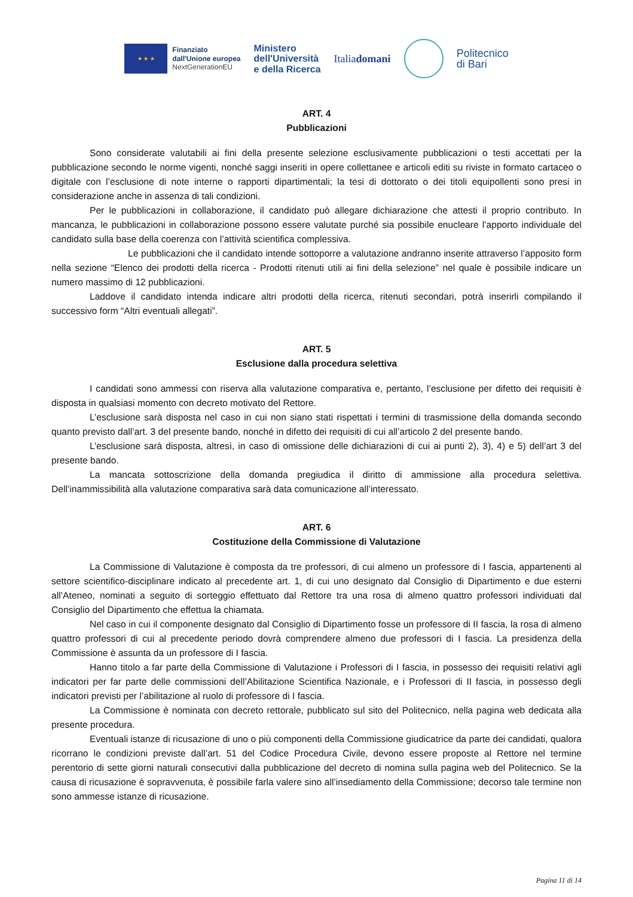★ ★ ★
Finanziato
dall'Unione europea
NextGenerationEU
Ministero
dell'Università
e della Ricerca
Italiadomani
Politecnico
di Bari
ART. 4
Pubblicazioni
Sono considerate valutabili ai fini della presente selezione esclusivamente pubblicazioni o testi accettati per la pubblicazione secondo le norme vigenti, nonché saggi inseriti in opere collettanee e articoli editi su riviste in formato cartaceo o digitale con l’esclusione di note interne o rapporti dipartimentali; la tesi di dottorato o dei titoli equipollenti sono presi in considerazione anche in assenza di tali condizioni.
Per le pubblicazioni in collaborazione, il candidato può allegare dichiarazione che attesti il proprio contributo. In mancanza, le pubblicazioni in collaborazione possono essere valutate purché sia possibile enucleare l’apporto individuale del candidato sulla base della coerenza con l’attività scientifica complessiva.
Le pubblicazioni che il candidato intende sottoporre a valutazione andranno inserite attraverso l’apposito form nella sezione “Elenco dei prodotti della ricerca - Prodotti ritenuti utili ai fini della selezione” nel quale è possibile indicare un numero massimo di 12 pubblicazioni.
Laddove il candidato intenda indicare altri prodotti della ricerca, ritenuti secondari, potrà inserirli compilando il successivo form “Altri eventuali allegati”.
ART. 5
Esclusione dalla procedura selettiva
I candidati sono ammessi con riserva alla valutazione comparativa e, pertanto, l’esclusione per difetto dei requisiti è disposta in qualsiasi momento con decreto motivato del Rettore.
L’esclusione sarà disposta nel caso in cui non siano stati rispettati i termini di trasmissione della domanda secondo quanto previsto dall’art. 3 del presente bando, nonché in difetto dei requisiti di cui all’articolo 2 del presente bando.
L’esclusione sarà disposta, altresì, in caso di omissione delle dichiarazioni di cui ai punti 2), 3), 4) e 5) dell’art 3 del presente bando.
La mancata sottoscrizione della domanda pregiudica il diritto di ammissione alla procedura selettiva. Dell’inammissibilità alla valutazione comparativa sarà data comunicazione all’interessato.
ART. 6
Costituzione della Commissione di Valutazione
La Commissione di Valutazione è composta da tre professori, di cui almeno un professore di I fascia, appartenenti al settore scientifico-disciplinare indicato al precedente art. 1, di cui uno designato dal Consiglio di Dipartimento e due esterni all’Ateneo, nominati a seguito di sorteggio effettuato dal Rettore tra una rosa di almeno quattro professori individuati dal Consiglio del Dipartimento che effettua la chiamata.
Nel caso in cui il componente designato dal Consiglio di Dipartimento fosse un professore di II fascia, la rosa di almeno quattro professori di cui al precedente periodo dovrà comprendere almeno due professori di I fascia. La presidenza della Commissione è assunta da un professore di I fascia.
Hanno titolo a far parte della Commissione di Valutazione i Professori di I fascia, in possesso dei requisiti relativi agli indicatori per far parte delle commissioni dell’Abilitazione Scientifica Nazionale, e i Professori di II fascia, in possesso degli indicatori previsti per l’abilitazione al ruolo di professore di I fascia.
La Commissione è nominata con decreto rettorale, pubblicato sul sito del Politecnico, nella pagina web dedicata alla presente procedura.
Eventuali istanze di ricusazione di uno o più componenti della Commissione giudicatrice da parte dei candidati, qualora ricorrano le condizioni previste dall’art. 51 del Codice Procedura Civile, devono essere proposte al Rettore nel termine perentorio di sette giorni naturali consecutivi dalla pubblicazione del decreto di nomina sulla pagina web del Politecnico. Se la causa di ricusazione è sopravvenuta, è possibile farla valere sino all’insediamento della Commissione; decorso tale termine non sono ammesse istanze di ricusazione.
Pagina 11 di 14